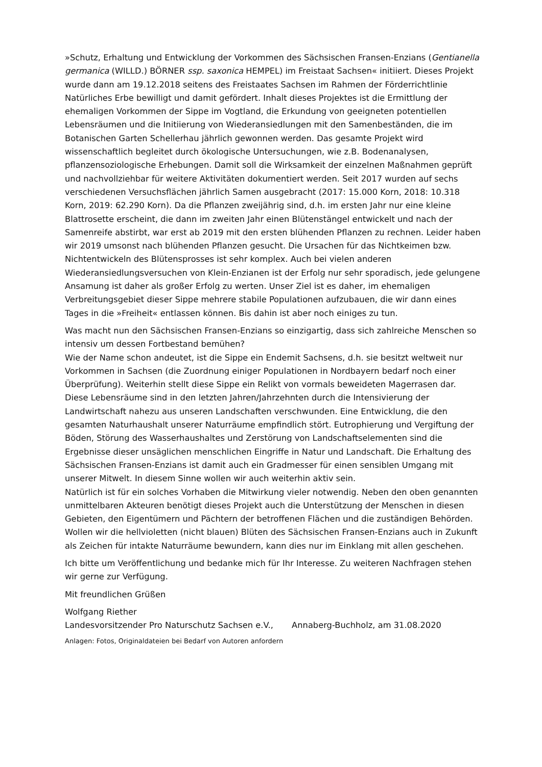»Schutz, Erhaltung und Entwicklung der Vorkommen des Sächsischen Fransen-Enzians (Gentianella germanica (WILLD.) BÖRNER ssp. saxonica HEMPEL) im Freistaat Sachsen« initiiert. Dieses Projekt wurde dann am 19.12.2018 seitens des Freistaates Sachsen im Rahmen der Förderrichtlinie Natürliches Erbe bewilligt und damit gefördert. Inhalt dieses Projektes ist die Ermittlung der ehemaligen Vorkommen der Sippe im Vogtland, die Erkundung von geeigneten potentiellen Lebensräumen und die Initiierung von Wiederansiedlungen mit den Samenbeständen, die im Botanischen Garten Schellerhau jährlich gewonnen werden. Das gesamte Projekt wird wissenschaftlich begleitet durch ökologische Untersuchungen, wie z.B. Bodenanalysen, pflanzensoziologische Erhebungen. Damit soll die Wirksamkeit der einzelnen Maßnahmen geprüft und nachvollziehbar für weitere Aktivitäten dokumentiert werden. Seit 2017 wurden auf sechs verschiedenen Versuchsflächen jährlich Samen ausgebracht (2017: 15.000 Korn, 2018: 10.318 Korn, 2019: 62.290 Korn). Da die Pflanzen zweijährig sind, d.h. im ersten Jahr nur eine kleine Blattrosette erscheint, die dann im zweiten Jahr einen Blütenstängel entwickelt und nach der Samenreife abstirbt, war erst ab 2019 mit den ersten blühenden Pflanzen zu rechnen. Leider haben wir 2019 umsonst nach blühenden Pflanzen gesucht. Die Ursachen für das Nichtkeimen bzw. Nichtentwickeln des Blütensprosses ist sehr komplex. Auch bei vielen anderen Wiederansiedlungsversuchen von Klein-Enzianen ist der Erfolg nur sehr sporadisch, jede gelungene Ansamung ist daher als großer Erfolg zu werten. Unser Ziel ist es daher, im ehemaligen Verbreitungsgebiet dieser Sippe mehrere stabile Populationen aufzubauen, die wir dann eines Tages in die »Freiheit« entlassen können. Bis dahin ist aber noch einiges zu tun.
Was macht nun den Sächsischen Fransen-Enzians so einzigartig, dass sich zahlreiche Menschen so intensiv um dessen Fortbestand bemühen?
Wie der Name schon andeutet, ist die Sippe ein Endemit Sachsens, d.h. sie besitzt weltweit nur Vorkommen in Sachsen (die Zuordnung einiger Populationen in Nordbayern bedarf noch einer Überprüfung). Weiterhin stellt diese Sippe ein Relikt von vormals beweideten Magerrasen dar. Diese Lebensräume sind in den letzten Jahren/Jahrzehnten durch die Intensivierung der Landwirtschaft nahezu aus unseren Landschaften verschwunden. Eine Entwicklung, die den gesamten Naturhaushalt unserer Naturräume empfindlich stört. Eutrophierung und Vergiftung der Böden, Störung des Wasserhaushaltes und Zerstörung von Landschaftselementen sind die Ergebnisse dieser unsäglichen menschlichen Eingriffe in Natur und Landschaft. Die Erhaltung des Sächsischen Fransen-Enzians ist damit auch ein Gradmesser für einen sensiblen Umgang mit unserer Mitwelt. In diesem Sinne wollen wir auch weiterhin aktiv sein.
Natürlich ist für ein solches Vorhaben die Mitwirkung vieler notwendig. Neben den oben genannten unmittelbaren Akteuren benötigt dieses Projekt auch die Unterstützung der Menschen in diesen Gebieten, den Eigentümern und Pächtern der betroffenen Flächen und die zuständigen Behörden. Wollen wir die hellvioletten (nicht blauen) Blüten des Sächsischen Fransen-Enzians auch in Zukunft als Zeichen für intakte Naturräume bewundern, kann dies nur im Einklang mit allen geschehen.
Ich bitte um Veröffentlichung und bedanke mich für Ihr Interesse. Zu weiteren Nachfragen stehen wir gerne zur Verfügung.
Mit freundlichen Grüßen
Wolfgang Riether
Landesvorsitzender Pro Naturschutz Sachsen e.V., Annaberg-Buchholz, am 31.08.2020
Anlagen: Fotos, Originaldateien bei Bedarf von Autoren anfordern